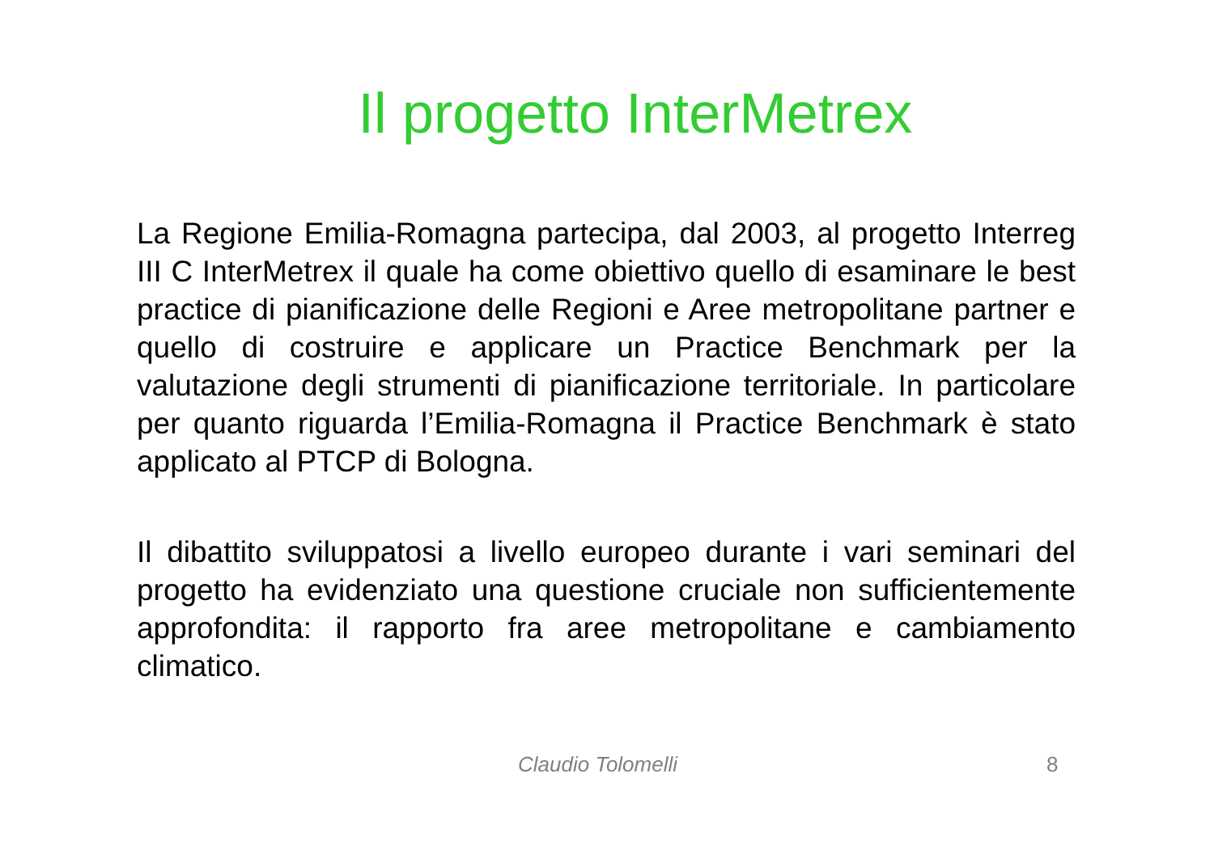Il progetto InterMetrex
La Regione Emilia-Romagna partecipa, dal 2003, al progetto Interreg III C InterMetrex il quale ha come obiettivo quello di esaminare le best practice di pianificazione delle Regioni e Aree metropolitane partner e quello di costruire e applicare un Practice Benchmark per la valutazione degli strumenti di pianificazione territoriale. In particolare per quanto riguarda l’Emilia-Romagna il Practice Benchmark è stato applicato al PTCP di Bologna.
Il dibattito sviluppatosi a livello europeo durante i vari seminari del progetto ha evidenziato una questione cruciale non sufficientemente approfondita: il rapporto fra aree metropolitane e cambiamento climatico.
Claudio Tolomelli 8